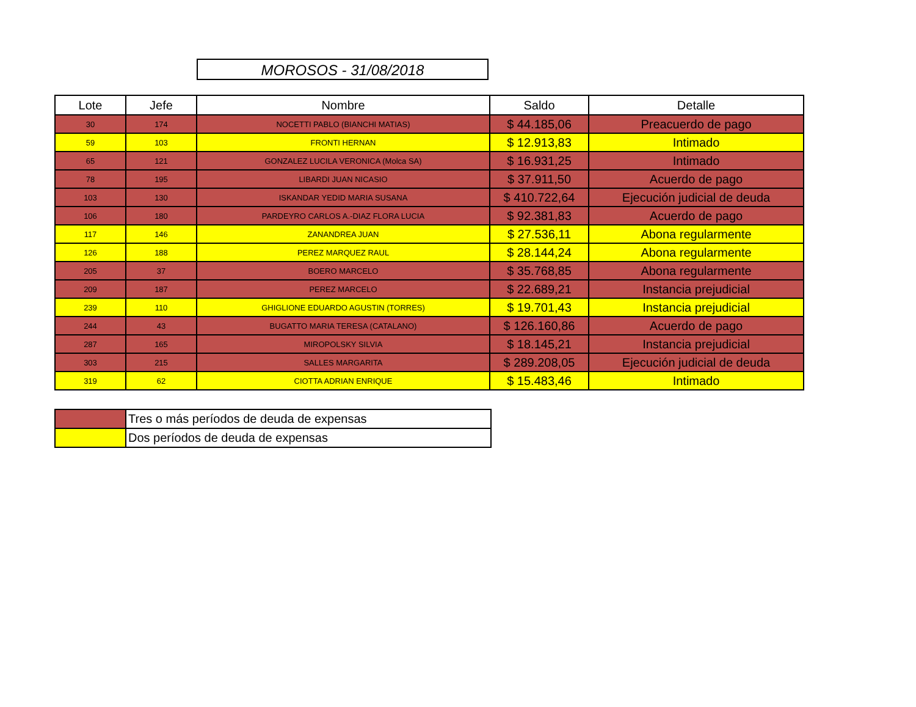MOROSOS - 31/08/2018
| Lote | Jefe | Nombre | Saldo | Detalle |
| --- | --- | --- | --- | --- |
| 30 | 174 | NOCETTI PABLO (BIANCHI MATIAS) | $ 44.185,06 | Preacuerdo de pago |
| 59 | 103 | FRONTI HERNAN | $ 12.913,83 | Intimado |
| 65 | 121 | GONZALEZ LUCILA VERONICA (Molca SA) | $ 16.931,25 | Intimado |
| 78 | 195 | LIBARDI JUAN NICASIO | $ 37.911,50 | Acuerdo de pago |
| 103 | 130 | ISKANDAR YEDID MARIA SUSANA | $ 410.722,64 | Ejecución judicial de deuda |
| 106 | 180 | PARDEYRO CARLOS A.-DIAZ FLORA LUCIA | $ 92.381,83 | Acuerdo de pago |
| 117 | 146 | ZANANDREA JUAN | $ 27.536,11 | Abona regularmente |
| 126 | 188 | PEREZ MARQUEZ RAUL | $ 28.144,24 | Abona regularmente |
| 205 | 37 | BOERO MARCELO | $ 35.768,85 | Abona regularmente |
| 209 | 187 | PEREZ MARCELO | $ 22.689,21 | Instancia prejudicial |
| 239 | 110 | GHIGLIONE EDUARDO AGUSTIN (TORRES) | $ 19.701,43 | Instancia prejudicial |
| 244 | 43 | BUGATTO MARIA TERESA (CATALANO) | $ 126.160,86 | Acuerdo de pago |
| 287 | 165 | MIROPOLSKY SILVIA | $ 18.145,21 | Instancia prejudicial |
| 303 | 215 | SALLES MARGARITA | $ 289.208,05 | Ejecución judicial de deuda |
| 319 | 62 | CIOTTA ADRIAN ENRIQUE | $ 15.483,46 | Intimado |
| | Tres o más períodos de deuda de expensas |
| | Dos períodos de deuda de expensas |